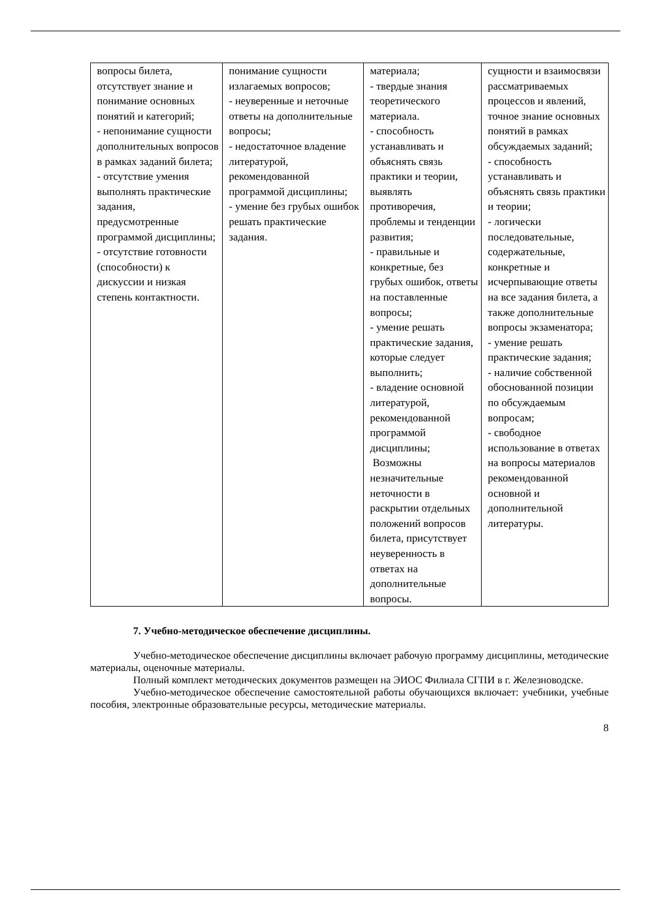| вопросы билета, отсутствует знание и понимание основных понятий и категорий; - непонимание сущности дополнительных вопросов в рамках заданий билета; - отсутствие умения выполнять практические задания, предусмотренные программой дисциплины; - отсутствие готовности (способности) к дискуссии и низкая степень контактности. | понимание сущности излагаемых вопросов; - неуверенные и неточные ответы на дополнительные вопросы; - недостаточное владение литературой, рекомендованной программой дисциплины; - умение без грубых ошибок решать практические задания. | материала; - твердые знания теоретического материала. - способность устанавливать и объяснять связь практики и теории, выявлять противоречия, проблемы и тенденции развития; - правильные и конкретные, без грубых ошибок, ответы на поставленные вопросы; - умение решать практические задания, которые следует выполнить; - владение основной литературой, рекомендованной программой дисциплины; Возможны незначительные неточности в раскрытии отдельных положений вопросов билета, присутствует неуверенность в ответах на дополнительные вопросы. | сущности и взаимосвязи рассматриваемых процессов и явлений, точное знание основных понятий в рамках обсуждаемых заданий; - способность устанавливать и объяснять связь практики и теории; - логически последовательные, содержательные, конкретные и исчерпывающие ответы на все задания билета, а также дополнительные вопросы экзаменатора; - умение решать практические задания; - наличие собственной обоснованной позиции по обсуждаемым вопросам; - свободное использование в ответах на вопросы материалов рекомендованной основной и дополнительной литературы. |
7. Учебно-методическое обеспечение дисциплины.
Учебно-методическое обеспечение дисциплины включает рабочую программу дисциплины, методические материалы, оценочные материалы.
Полный комплект методических документов размещен на ЭИОС Филиала СГПИ в г. Железноводске.
Учебно-методическое обеспечение самостоятельной работы обучающихся включает: учебники, учебные пособия, электронные образовательные ресурсы, методические материалы.
8